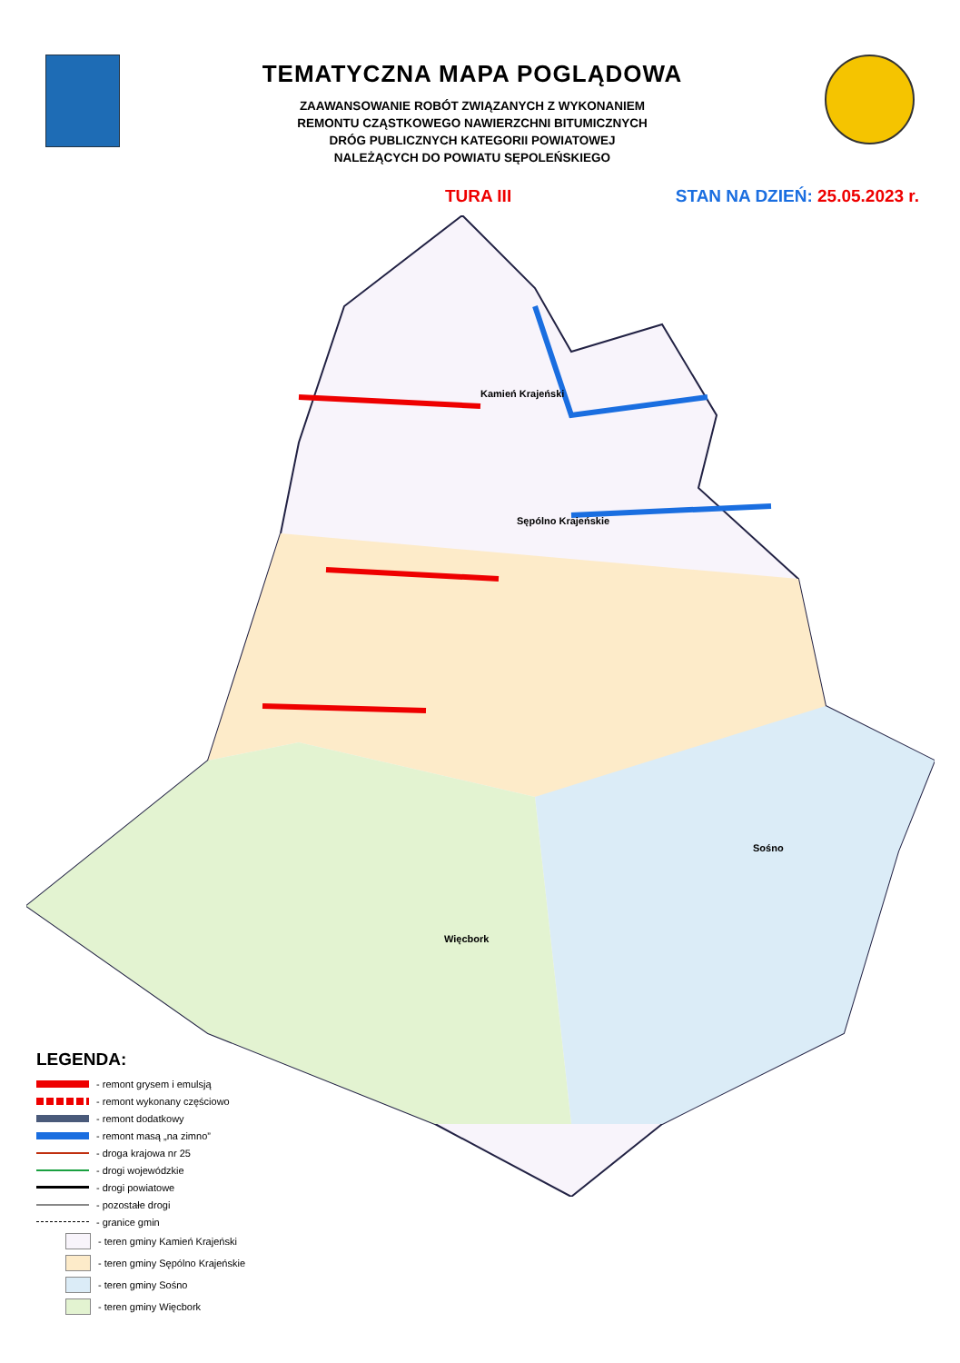TEMATYCZNA MAPA POGLĄDOWA
ZAAWANSOWANIE ROBÓT ZWIĄZANYCH Z WYKONANIEM
REMONTU CZĄSTKOWEGO NAWIERZCHNI BITUMICZNYCH
DRÓG PUBLICZNYCH KATEGORII POWIATOWEJ
NALEŻĄCYCH DO POWIATU SĘPOLEŃSKIEGO
TURA III STAN NA DZIEŃ: 25.05.2023 r.
Sępólno Krajeńskie
Kamień Krajeński
Więcbork
Sośno
LEGENDA:
- remont grysem i emulsją
- remont wykonany częściowo
- remont dodatkowy
- remont masą „na zimno”
- droga krajowa nr 25
- drogi wojewódzkie
- drogi powiatowe
- pozostałe drogi
- granice gmin
- teren gminy Kamień Krajeński
- teren gminy Sępólno Krajeńskie
- teren gminy Sośno
- teren gminy Więcbork